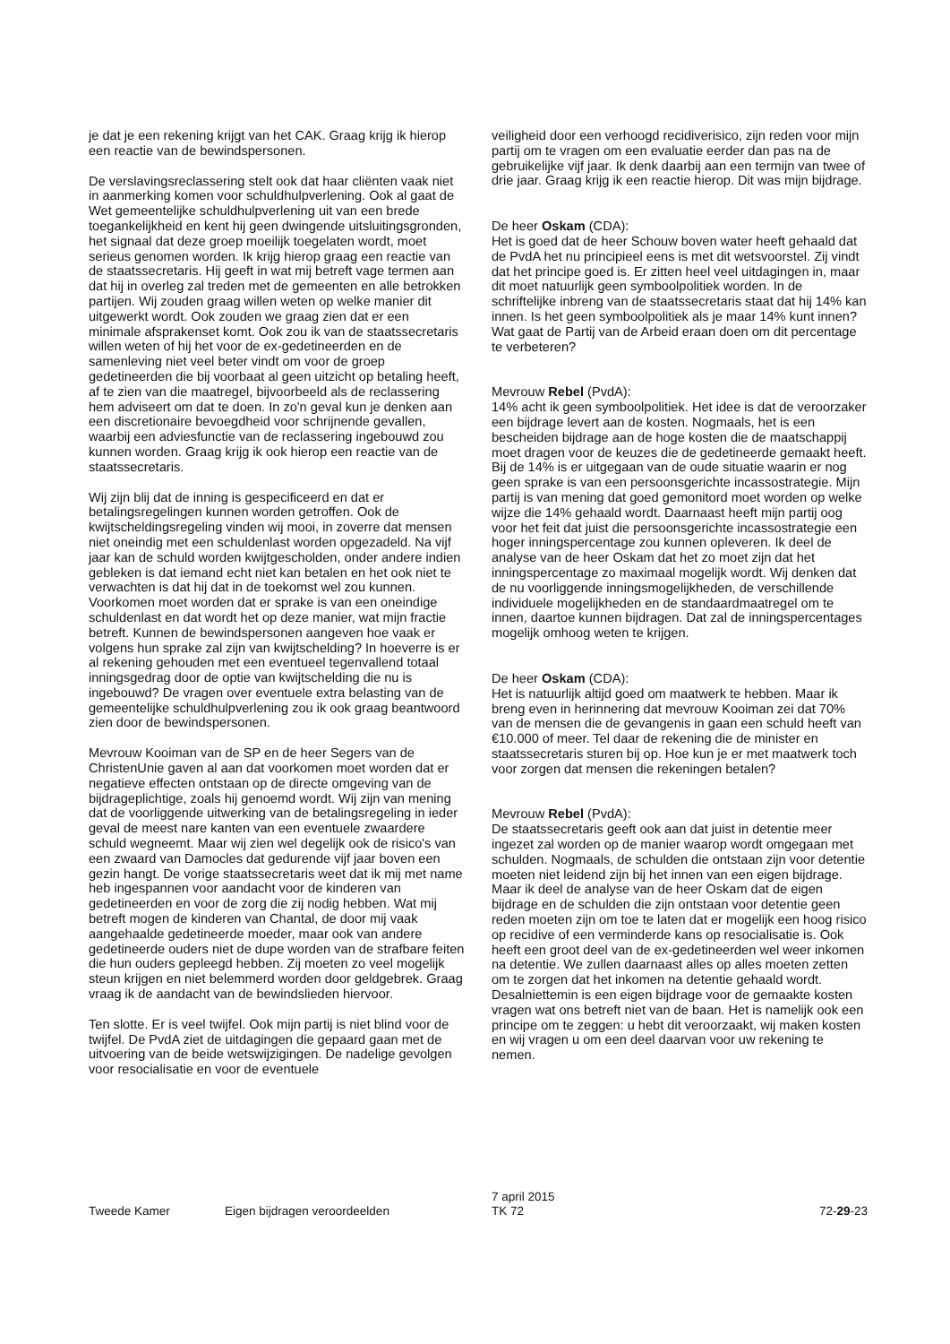je dat je een rekening krijgt van het CAK. Graag krijg ik hierop een reactie van de bewindspersonen.
De verslavingsreclassering stelt ook dat haar cliënten vaak niet in aanmerking komen voor schuldhulpverlening. Ook al gaat de Wet gemeentelijke schuldhulpverlening uit van een brede toegankelijkheid en kent hij geen dwingende uitsluitingsgronden, het signaal dat deze groep moeilijk toegelaten wordt, moet serieus genomen worden. Ik krijg hierop graag een reactie van de staatssecretaris. Hij geeft in wat mij betreft vage termen aan dat hij in overleg zal treden met de gemeenten en alle betrokken partijen. Wij zouden graag willen weten op welke manier dit uitgewerkt wordt. Ook zouden we graag zien dat er een minimale afsprakenset komt. Ook zou ik van de staatssecretaris willen weten of hij het voor de ex-gedetineerden en de samenleving niet veel beter vindt om voor de groep gedetineerden die bij voorbaat al geen uitzicht op betaling heeft, af te zien van die maatregel, bijvoorbeeld als de reclassering hem adviseert om dat te doen. In zo'n geval kun je denken aan een discretionaire bevoegdheid voor schrijnende gevallen, waarbij een adviesfunctie van de reclassering ingebouwd zou kunnen worden. Graag krijg ik ook hierop een reactie van de staatssecretaris.
Wij zijn blij dat de inning is gespecificeerd en dat er betalingsregelingen kunnen worden getroffen. Ook de kwijtscheldingsregeling vinden wij mooi, in zoverre dat mensen niet oneindig met een schuldenlast worden opgezadeld. Na vijf jaar kan de schuld worden kwijtgescholden, onder andere indien gebleken is dat iemand echt niet kan betalen en het ook niet te verwachten is dat hij dat in de toekomst wel zou kunnen. Voorkomen moet worden dat er sprake is van een oneindige schuldenlast en dat wordt het op deze manier, wat mijn fractie betreft. Kunnen de bewindspersonen aangeven hoe vaak er volgens hun sprake zal zijn van kwijtschelding? In hoeverre is er al rekening gehouden met een eventueel tegenvallend totaal inningsgedrag door de optie van kwijtschelding die nu is ingebouwd? De vragen over eventuele extra belasting van de gemeentelijke schuldhulpverlening zou ik ook graag beantwoord zien door de bewindspersonen.
Mevrouw Kooiman van de SP en de heer Segers van de ChristenUnie gaven al aan dat voorkomen moet worden dat er negatieve effecten ontstaan op de directe omgeving van de bijdrageplichtige, zoals hij genoemd wordt. Wij zijn van mening dat de voorliggende uitwerking van de betalingsregeling in ieder geval de meest nare kanten van een eventuele zwaardere schuld wegneemt. Maar wij zien wel degelijk ook de risico's van een zwaard van Damocles dat gedurende vijf jaar boven een gezin hangt. De vorige staatssecretaris weet dat ik mij met name heb ingespannen voor aandacht voor de kinderen van gedetineerden en voor de zorg die zij nodig hebben. Wat mij betreft mogen de kinderen van Chantal, de door mij vaak aangehaalde gedetineerde moeder, maar ook van andere gedetineerde ouders niet de dupe worden van de strafbare feiten die hun ouders gepleegd hebben. Zij moeten zo veel mogelijk steun krijgen en niet belemmerd worden door geldgebrek. Graag vraag ik de aandacht van de bewindslieden hiervoor.
Ten slotte. Er is veel twijfel. Ook mijn partij is niet blind voor de twijfel. De PvdA ziet de uitdagingen die gepaard gaan met de uitvoering van de beide wetswijzigingen. De nadelige gevolgen voor resocialisatie en voor de eventuele
veiligheid door een verhoogd recidiverisico, zijn reden voor mijn partij om te vragen om een evaluatie eerder dan pas na de gebruikelijke vijf jaar. Ik denk daarbij aan een termijn van twee of drie jaar. Graag krijg ik een reactie hierop. Dit was mijn bijdrage.
De heer Oskam (CDA):
Het is goed dat de heer Schouw boven water heeft gehaald dat de PvdA het nu principieel eens is met dit wetsvoorstel. Zij vindt dat het principe goed is. Er zitten heel veel uitdagingen in, maar dit moet natuurlijk geen symboolpolitiek worden. In de schriftelijke inbreng van de staatssecretaris staat dat hij 14% kan innen. Is het geen symboolpolitiek als je maar 14% kunt innen? Wat gaat de Partij van de Arbeid eraan doen om dit percentage te verbeteren?
Mevrouw Rebel (PvdA):
14% acht ik geen symboolpolitiek. Het idee is dat de veroorzaker een bijdrage levert aan de kosten. Nogmaals, het is een bescheiden bijdrage aan de hoge kosten die de maatschappij moet dragen voor de keuzes die de gedetineerde gemaakt heeft. Bij de 14% is er uitgegaan van de oude situatie waarin er nog geen sprake is van een persoonsgerichte incassostrategie. Mijn partij is van mening dat goed gemonitord moet worden op welke wijze die 14% gehaald wordt. Daarnaast heeft mijn partij oog voor het feit dat juist die persoonsgerichte incassostrategie een hoger inningspercentage zou kunnen opleveren. Ik deel de analyse van de heer Oskam dat het zo moet zijn dat het inningspercentage zo maximaal mogelijk wordt. Wij denken dat de nu voorliggende inningsmogelijkheden, de verschillende individuele mogelijkheden en de standaardmaatregel om te innen, daartoe kunnen bijdragen. Dat zal de inningspercentages mogelijk omhoog weten te krijgen.
De heer Oskam (CDA):
Het is natuurlijk altijd goed om maatwerk te hebben. Maar ik breng even in herinnering dat mevrouw Kooiman zei dat 70% van de mensen die de gevangenis in gaan een schuld heeft van €10.000 of meer. Tel daar de rekening die de minister en staatssecretaris sturen bij op. Hoe kun je er met maatwerk toch voor zorgen dat mensen die rekeningen betalen?
Mevrouw Rebel (PvdA):
De staatssecretaris geeft ook aan dat juist in detentie meer ingezet zal worden op de manier waarop wordt omgegaan met schulden. Nogmaals, de schulden die ontstaan zijn voor detentie moeten niet leidend zijn bij het innen van een eigen bijdrage. Maar ik deel de analyse van de heer Oskam dat de eigen bijdrage en de schulden die zijn ontstaan voor detentie geen reden moeten zijn om toe te laten dat er mogelijk een hoog risico op recidive of een verminderde kans op resocialisatie is. Ook heeft een groot deel van de ex-gedetineerden wel weer inkomen na detentie. We zullen daarnaast alles op alles moeten zetten om te zorgen dat het inkomen na detentie gehaald wordt. Desalniettemin is een eigen bijdrage voor de gemaakte kosten vragen wat ons betreft niet van de baan. Het is namelijk ook een principe om te zeggen: u hebt dit veroorzaakt, wij maken kosten en wij vragen u om een deel daarvan voor uw rekening te nemen.
Tweede Kamer
Eigen bijdragen veroordeelden
7 april 2015
TK 72
72-29-23